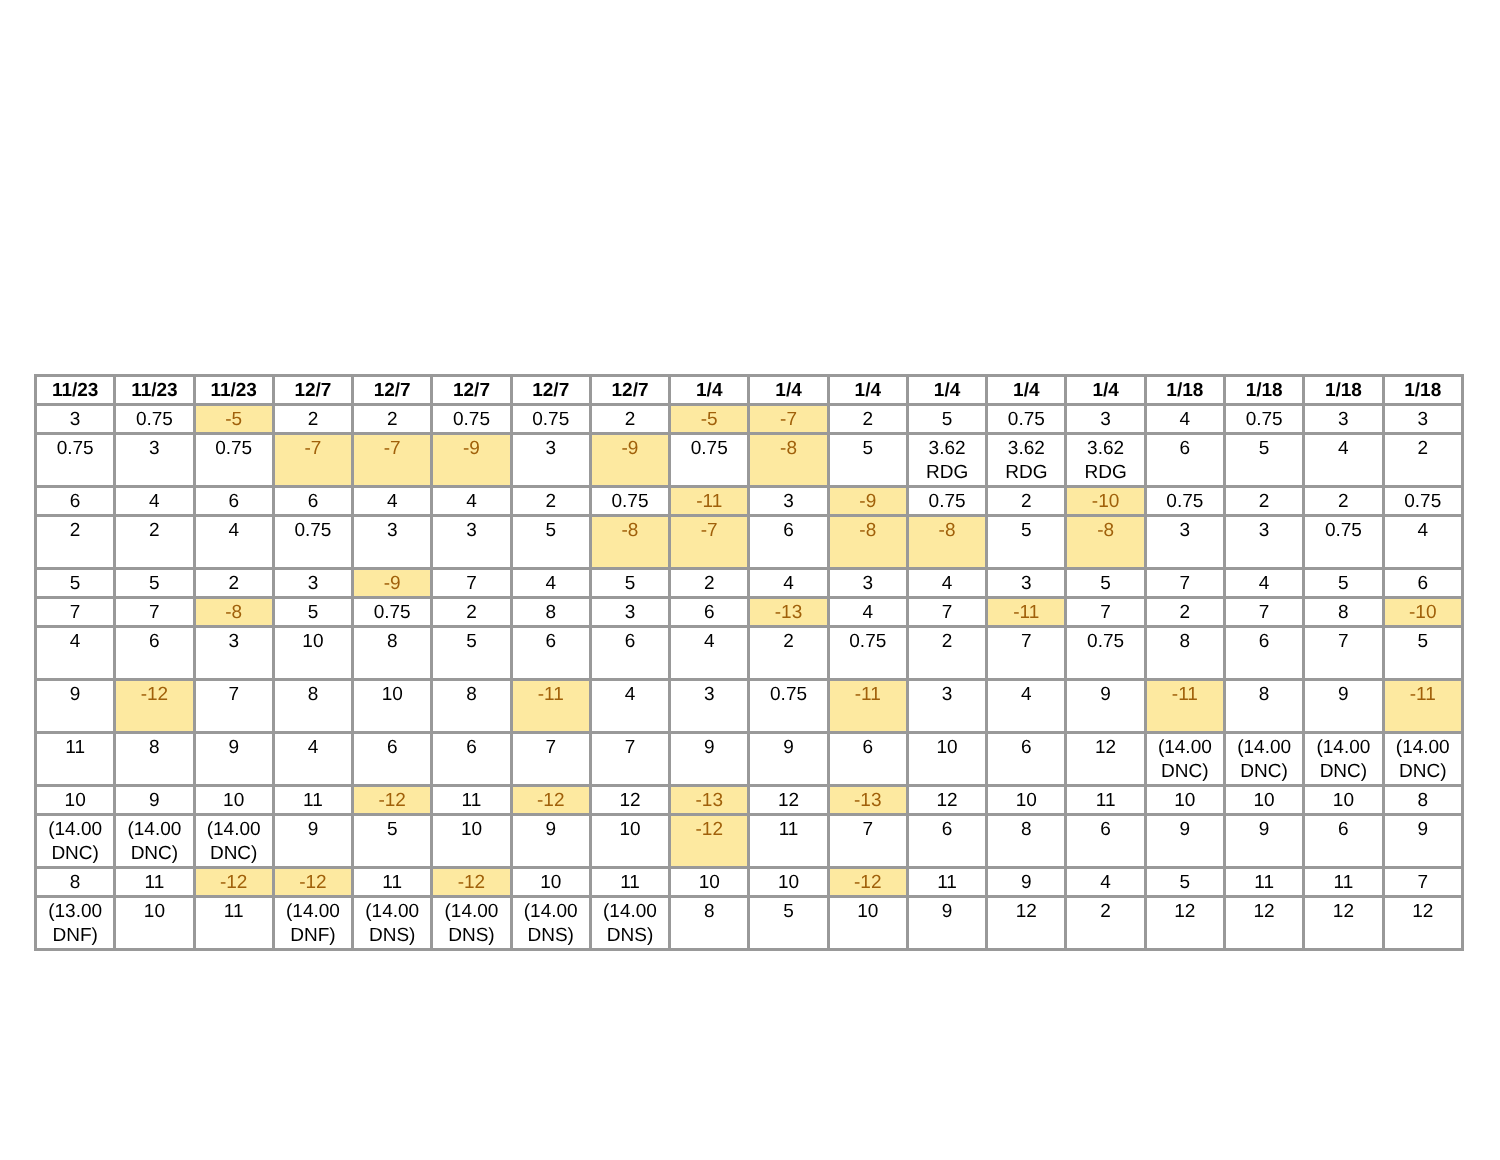| 11/23 | 11/23 | 11/23 | 12/7 | 12/7 | 12/7 | 12/7 | 12/7 | 1/4 | 1/4 | 1/4 | 1/4 | 1/4 | 1/4 | 1/18 | 1/18 | 1/18 | 1/18 |
| --- | --- | --- | --- | --- | --- | --- | --- | --- | --- | --- | --- | --- | --- | --- | --- | --- | --- |
| 3 | 0.75 | -5 | 2 | 2 | 0.75 | 0.75 | 2 | -5 | -7 | 2 | 5 | 0.75 | 3 | 4 | 0.75 | 3 | 3 |
| 0.75 | 3 | 0.75 | -7 | -7 | -9 | 3 | -9 | 0.75 | -8 | 5 | 3.62 RDG | 3.62 RDG | 3.62 RDG | 6 | 5 | 4 | 2 |
| 6 | 4 | 6 | 6 | 4 | 4 | 2 | 0.75 | -11 | 3 | -9 | 0.75 | 2 | -10 | 0.75 | 2 | 2 | 0.75 |
| 2 | 2 | 4 | 0.75 | 3 | 3 | 5 | -8 | -7 | 6 | -8 | -8 | 5 | -8 | 3 | 3 | 0.75 | 4 |
| 5 | 5 | 2 | 3 | -9 | 7 | 4 | 5 | 2 | 4 | 3 | 4 | 3 | 5 | 7 | 4 | 5 | 6 |
| 7 | 7 | -8 | 5 | 0.75 | 2 | 8 | 3 | 6 | -13 | 4 | 7 | -11 | 7 | 2 | 7 | 8 | -10 |
| 4 | 6 | 3 | 10 | 8 | 5 | 6 | 6 | 4 | 2 | 0.75 | 2 | 7 | 0.75 | 8 | 6 | 7 | 5 |
| 9 | -12 | 7 | 8 | 10 | 8 | -11 | 4 | 3 | 0.75 | -11 | 3 | 4 | 9 | -11 | 8 | 9 | -11 |
| 11 | 8 | 9 | 4 | 6 | 6 | 7 | 7 | 9 | 9 | 6 | 10 | 6 | 12 | (14.00 DNC) | (14.00 DNC) | (14.00 DNC) | (14.00 DNC) |
| 10 | 9 | 10 | 11 | -12 | 11 | -12 | 12 | -13 | 12 | -13 | 12 | 10 | 11 | 10 | 10 | 10 | 8 |
| (14.00 DNC) | (14.00 DNC) | (14.00 DNC) | 9 | 5 | 10 | 9 | 10 | -12 | 11 | 7 | 6 | 8 | 6 | 9 | 9 | 6 | 9 |
| 8 | 11 | -12 | -12 | 11 | -12 | 10 | 11 | 10 | 10 | -12 | 11 | 9 | 4 | 5 | 11 | 11 | 7 |
| (13.00 DNF) | 10 | 11 | (14.00 DNF) | (14.00 DNS) | (14.00 DNS) | (14.00 DNS) | (14.00 DNS) | 8 | 5 | 10 | 9 | 12 | 2 | 12 | 12 | 12 | 12 |